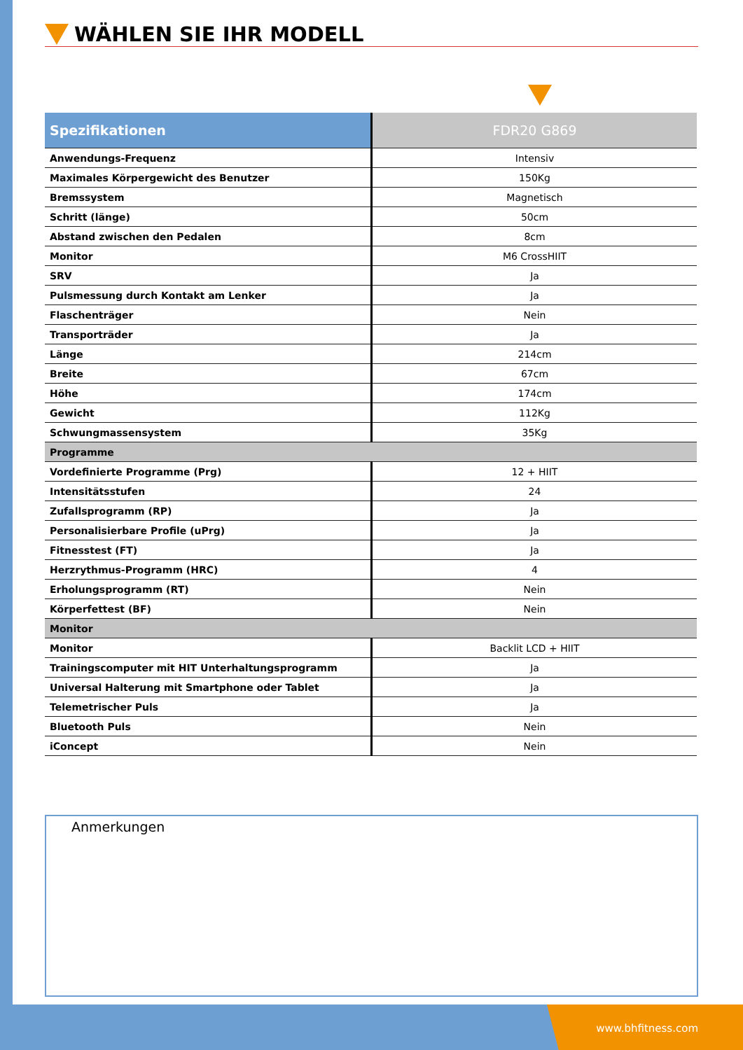WÄHLEN SIE IHR MODELL
| Spezifikationen | FDR20 G869 |
| --- | --- |
| Anwendungs-Frequenz | Intensiv |
| Maximales Körpergewicht des Benutzer | 150Kg |
| Bremssystem | Magnetisch |
| Schritt (länge) | 50cm |
| Abstand zwischen den Pedalen | 8cm |
| Monitor | M6 CrossHIIT |
| SRV | Ja |
| Pulsmessung durch Kontakt am Lenker | Ja |
| Flaschenträger | Nein |
| Transporträder | Ja |
| Länge | 214cm |
| Breite | 67cm |
| Höhe | 174cm |
| Gewicht | 112Kg |
| Schwungmassensystem | 35Kg |
| Programme | |
| Vordefinierte Programme (Prg) | 12 + HIIT |
| Intensitätsstufen | 24 |
| Zufallsprogramm (RP) | Ja |
| Personalisierbare Profile (uPrg) | Ja |
| Fitnesstest (FT) | Ja |
| Herzrythmus-Programm (HRC) | 4 |
| Erholungsprogramm (RT) | Nein |
| Körperfettest (BF) | Nein |
| Monitor | |
| Monitor | Backlit LCD + HIIT |
| Trainingscomputer mit HIT Unterhaltungsprogramm | Ja |
| Universal Halterung mit Smartphone oder Tablet | Ja |
| Telemetrischer Puls | Ja |
| Bluetooth Puls | Nein |
| iConcept | Nein |
Anmerkungen
www.bhfitness.com